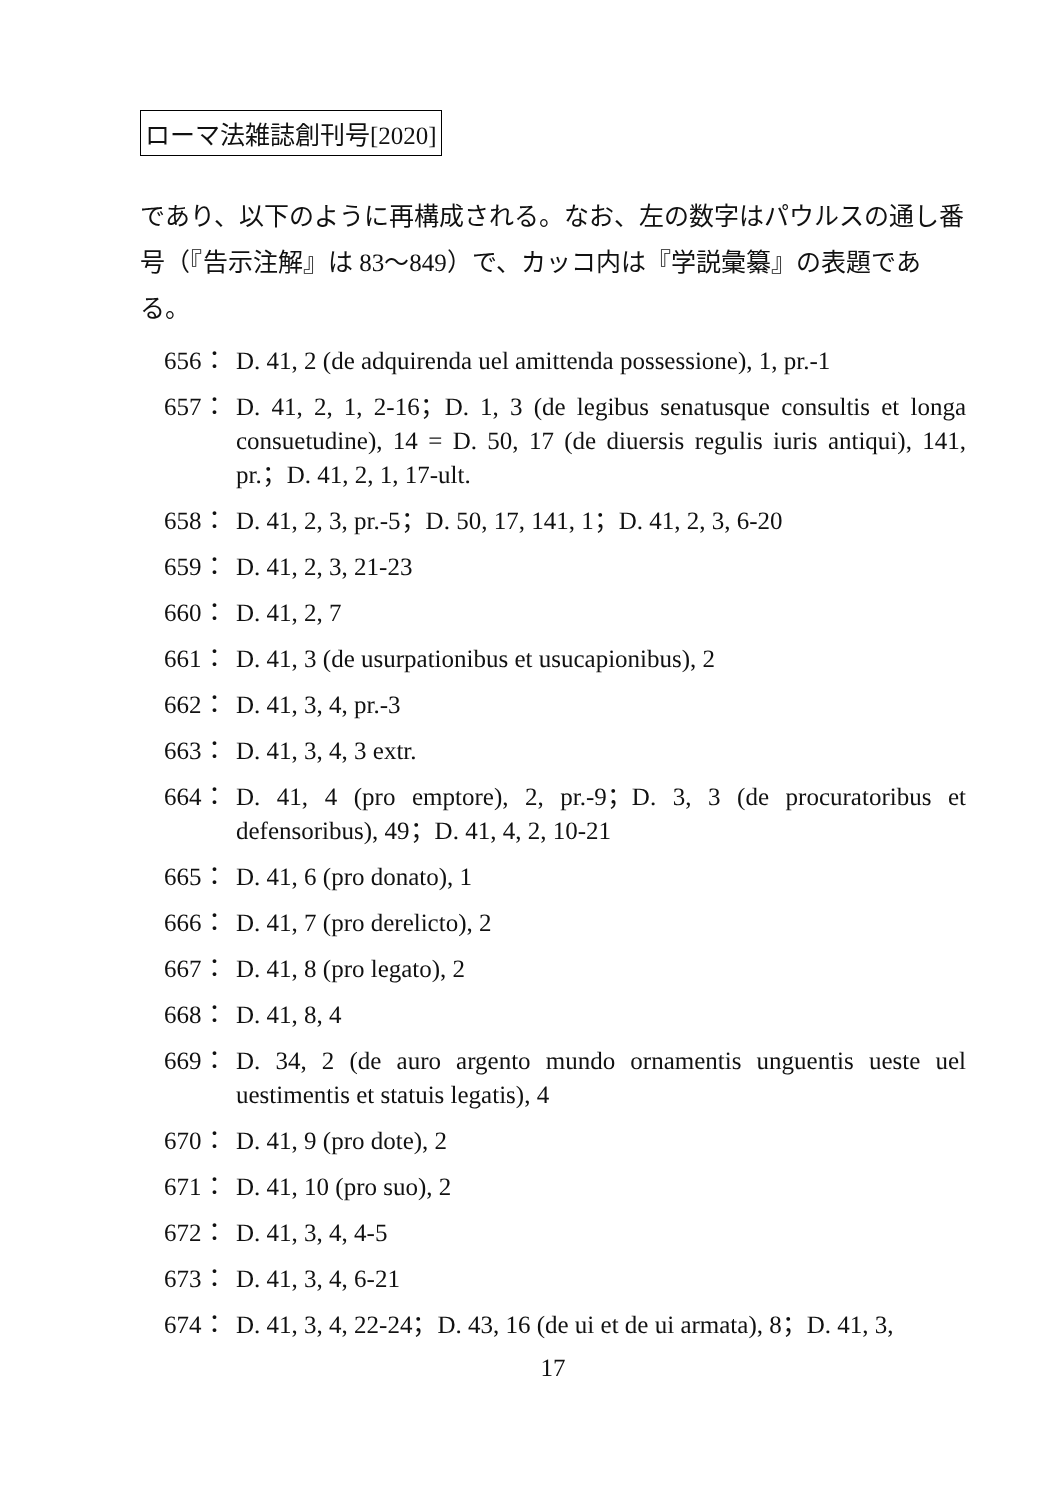ローマ法雑誌創刊号[2020]
であり、以下のように再構成される。なお、左の数字はパウルスの通し番号（『告示注解』は 83〜849）で、カッコ内は『学説彙纂』の表題である。
656： D. 41, 2 (de adquirenda uel amittenda possessione), 1, pr.-1
657： D. 41, 2, 1, 2-16；D. 1, 3 (de legibus senatusque consultis et longa consuetudine), 14 = D. 50, 17 (de diuersis regulis iuris antiqui), 141, pr.；D. 41, 2, 1, 17-ult.
658： D. 41, 2, 3, pr.-5；D. 50, 17, 141, 1；D. 41, 2, 3, 6-20
659： D. 41, 2, 3, 21-23
660： D. 41, 2, 7
661： D. 41, 3 (de usurpationibus et usucapionibus), 2
662： D. 41, 3, 4, pr.-3
663： D. 41, 3, 4, 3 extr.
664： D. 41, 4 (pro emptore), 2, pr.-9；D. 3, 3 (de procuratoribus et defensoribus), 49；D. 41, 4, 2, 10-21
665： D. 41, 6 (pro donato), 1
666： D. 41, 7 (pro derelicto), 2
667： D. 41, 8 (pro legato), 2
668： D. 41, 8, 4
669： D. 34, 2 (de auro argento mundo ornamentis unguentis ueste uel uestimentis et statuis legatis), 4
670： D. 41, 9 (pro dote), 2
671： D. 41, 10 (pro suo), 2
672： D. 41, 3, 4, 4-5
673： D. 41, 3, 4, 6-21
674： D. 41, 3, 4, 22-24；D. 43, 16 (de ui et de ui armata), 8；D. 41, 3,
17